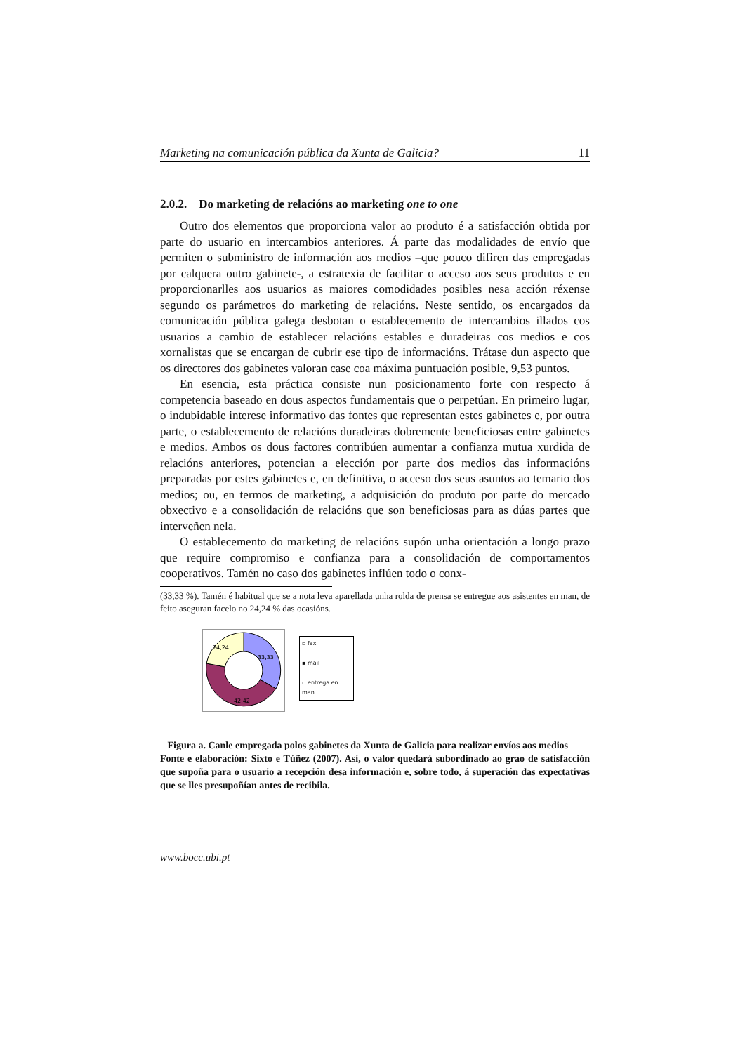Marketing na comunicación pública da Xunta de Galicia? 11
2.0.2. Do marketing de relacións ao marketing one to one
Outro dos elementos que proporciona valor ao produto é a satisfacción obtida por parte do usuario en intercambios anteriores. Á parte das modalidades de envío que permiten o subministro de información aos medios –que pouco difiren das empregadas por calquera outro gabinete-, a estratexia de facilitar o acceso aos seus produtos e en proporcionarlles aos usuarios as maiores comodidades posibles nesa acción réxense segundo os parámetros do marketing de relacións. Neste sentido, os encargados da comunicación pública galega desbotan o establecemento de intercambios illados cos usuarios a cambio de establecer relacións estables e duradeiras cos medios e cos xornalistas que se encargan de cubrir ese tipo de informacións. Trátase dun aspecto que os directores dos gabinetes valoran case coa máxima puntuación posible, 9,53 puntos.
En esencia, esta práctica consiste nun posicionamento forte con respecto á competencia baseado en dous aspectos fundamentais que o perpetúan. En primeiro lugar, o indubidable interese informativo das fontes que representan estes gabinetes e, por outra parte, o establecemento de relacións duradeiras dobremente beneficiosas entre gabinetes e medios. Ambos os dous factores contribúen aumentar a confianza mutua xurdida de relacións anteriores, potencian a elección por parte dos medios das informacións preparadas por estes gabinetes e, en definitiva, o acceso dos seus asuntos ao temario dos medios; ou, en termos de marketing, a adquisición do produto por parte do mercado obxectivo e a consolidación de relacións que son beneficiosas para as dúas partes que interveñen nela.
O establecemento do marketing de relacións supón unha orientación a longo prazo que require compromiso e confianza para a consolidación de comportamentos cooperativos. Tamén no caso dos gabinetes inflúen todo o conx-
(33,33 %). Tamén é habitual que se a nota leva aparellada unha rolda de prensa se entregue aos asistentes en man, de feito aseguran facelo no 24,24 % das ocasións.
33,33
42,42
24,24
▫ fax
▪ mail
▫ entrega en man
Figura a. Canle empregada polos gabinetes da Xunta de Galicia para realizar envíos aos medios
Fonte e elaboración: Sixto e Túñez (2007). Así, o valor quedará subordinado ao grao de satisfacción que supoña para o usuario a recepción desa información e, sobre todo, á superación das expectativas que se lles presupoñían antes de recibila.
www.bocc.ubi.pt